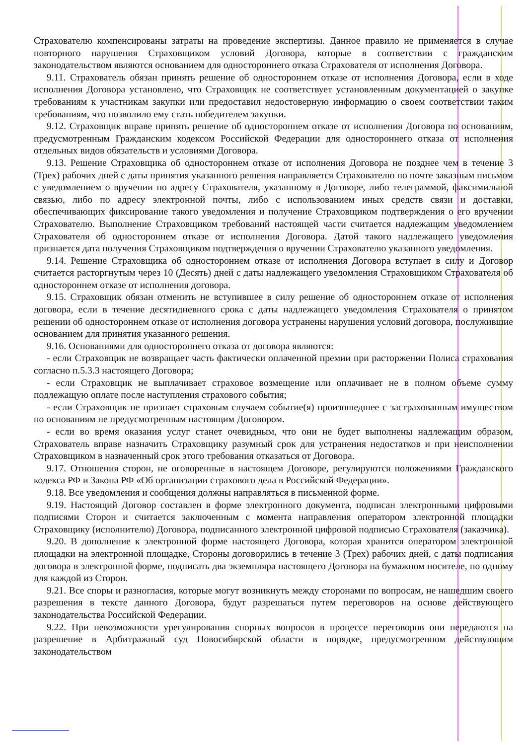Страхователю компенсированы затраты на проведение экспертизы. Данное правило не применяется в случае повторного нарушения Страховщиком условий Договора, которые в соответствии с гражданским законодательством являются основанием для одностороннего отказа Страхователя от исполнения Договора.
9.11. Страхователь обязан принять решение об одностороннем отказе от исполнения Договора, если в ходе исполнения Договора установлено, что Страховщик не соответствует установленным документацией о закупке требованиям к участникам закупки или предоставил недостоверную информацию о своем соответствии таким требованиям, что позволило ему стать победителем закупки.
9.12. Страховщик вправе принять решение об одностороннем отказе от исполнения Договора по основаниям, предусмотренным Гражданским кодексом Российской Федерации для одностороннего отказа от исполнения отдельных видов обязательств и условиями Договора.
9.13. Решение Страховщика об одностороннем отказе от исполнения Договора не позднее чем в течение 3 (Трех) рабочих дней с даты принятия указанного решения направляется Страхователю по почте заказным письмом с уведомлением о вручении по адресу Страхователя, указанному в Договоре, либо телеграммой, факсимильной связью, либо по адресу электронной почты, либо с использованием иных средств связи и доставки, обеспечивающих фиксирование такого уведомления и получение Страховщиком подтверждения о его вручении Страхователю. Выполнение Страховщиком требований настоящей части считается надлежащим уведомлением Страхователя об одностороннем отказе от исполнения Договора. Датой такого надлежащего уведомления признается дата получения Страховщиком подтверждения о вручении Страхователю указанного уведомления.
9.14. Решение Страховщика об одностороннем отказе от исполнения Договора вступает в силу и Договор считается расторгнутым через 10 (Десять) дней с даты надлежащего уведомления Страховщиком Страхователя об одностороннем отказе от исполнения договора.
9.15. Страховщик обязан отменить не вступившее в силу решение об одностороннем отказе от исполнения договора, если в течение десятидневного срока с даты надлежащего уведомления Страхователя о принятом решении об одностороннем отказе от исполнения договора устранены нарушения условий договора, послужившие основанием для принятия указанного решения.
9.16. Основаниями для одностороннего отказа от договора являются:
- если Страховщик не возвращает часть фактически оплаченной премии при расторжении Полиса страхования согласно п.5.3.3 настоящего Договора;
- если Страховщик не выплачивает страховое возмещение или оплачивает не в полном объеме сумму подлежащую оплате после наступления страхового события;
- если Страховщик не признает страховым случаем событие(я) произошедшее с застрахованным имуществом по основаниям не предусмотренным настоящим Договором.
- если во время оказания услуг станет очевидным, что они не будет выполнены надлежащим образом, Страхователь вправе назначить Страховщику разумный срок для устранения недостатков и при неисполнении Страховщиком в назначенный срок этого требования отказаться от Договора.
9.17. Отношения сторон, не оговоренные в настоящем Договоре, регулируются положениями Гражданского кодекса РФ и Закона РФ «Об организации страхового дела в Российской Федерации».
9.18. Все уведомления и сообщения должны направляться в письменной форме.
9.19. Настоящий Договор составлен в форме электронного документа, подписан электронными цифровыми подписями Сторон и считается заключенным с момента направления оператором электронной площадки Страховщику (исполнителю) Договора, подписанного электронной цифровой подписью Страхователя (заказчика).
9.20. В дополнение к электронной форме настоящего Договора, которая хранится оператором электронной площадки на электронной площадке, Стороны договорились в течение 3 (Трех) рабочих дней, с даты подписания договора в электронной форме, подписать два экземпляра настоящего Договора на бумажном носителе, по одному для каждой из Сторон.
9.21. Все споры и разногласия, которые могут возникнуть между сторонами по вопросам, не нашедшим своего разрешения в тексте данного Договора, будут разрешаться путем переговоров на основе действующего законодательства Российской Федерации.
9.22. При невозможности урегулирования спорных вопросов в процессе переговоров они передаются на разрешение в Арбитражный суд Новосибирской области в порядке, предусмотренном действующим законодательством